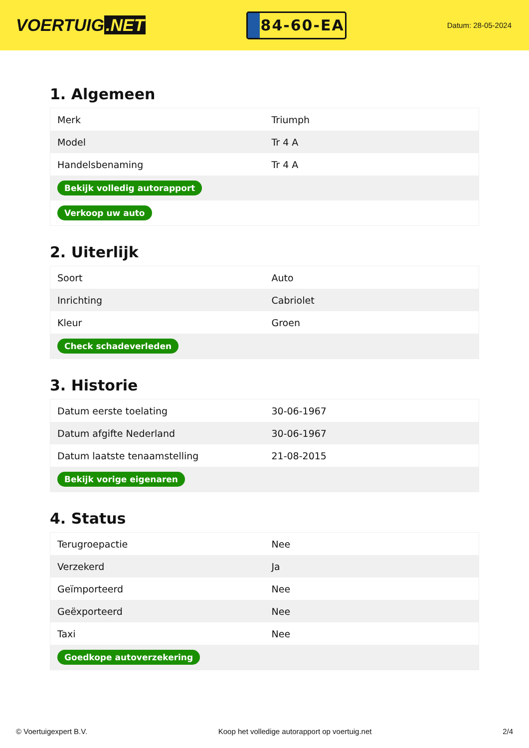VOERTUIG.NET
84-60-EA
Datum: 28-05-2024
1. Algemeen
| Merk | Triumph |
| Model | Tr 4 A |
| Handelsbenaming | Tr 4 A |
| Bekijk volledig autorapport | |
| Verkoop uw auto | |
2. Uiterlijk
| Soort | Auto |
| Inrichting | Cabriolet |
| Kleur | Groen |
| Check schadeverleden | |
3. Historie
| Datum eerste toelating | 30-06-1967 |
| Datum afgifte Nederland | 30-06-1967 |
| Datum laatste tenaamstelling | 21-08-2015 |
| Bekijk vorige eigenaren | |
4. Status
| Terugroepactie | Nee |
| Verzekerd | Ja |
| Geïmporteerd | Nee |
| Geëxporteerd | Nee |
| Taxi | Nee |
| Goedkope autoverzekering | |
© Voertuigexpert B.V. Koop het volledige autorapport op voertuig.net 2/4